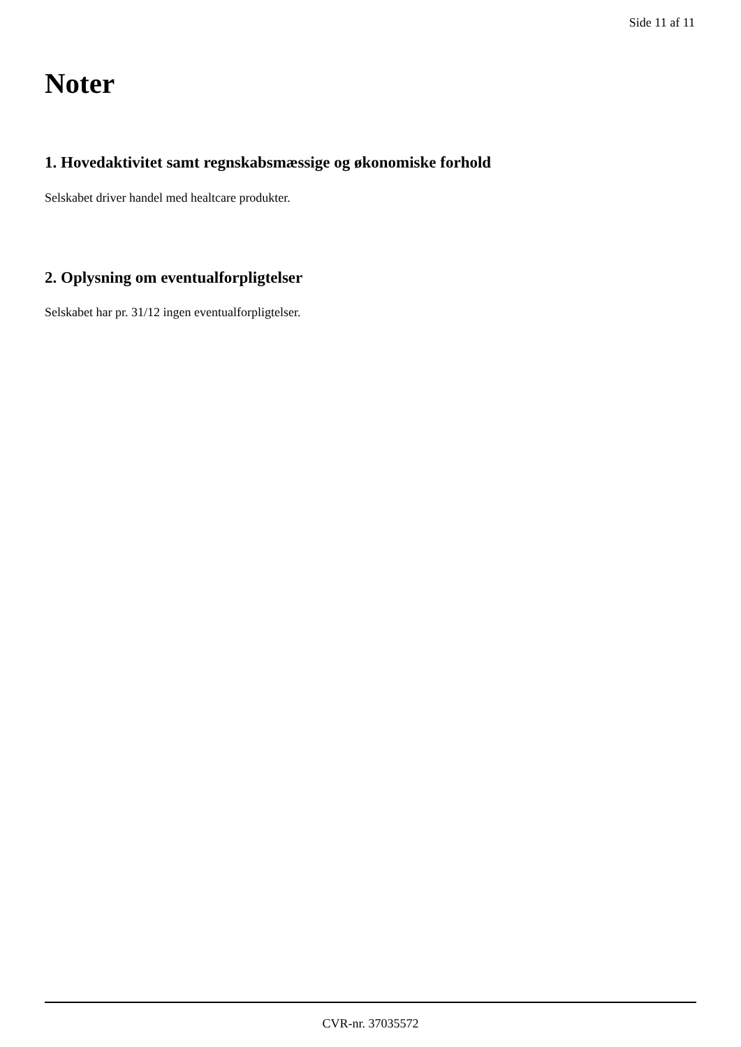Side 11 af 11
Noter
1. Hovedaktivitet samt regnskabsmæssige og økonomiske forhold
Selskabet driver handel med healtcare produkter.
2. Oplysning om eventualforpligtelser
Selskabet har pr. 31/12 ingen eventualforpligtelser.
CVR-nr. 37035572